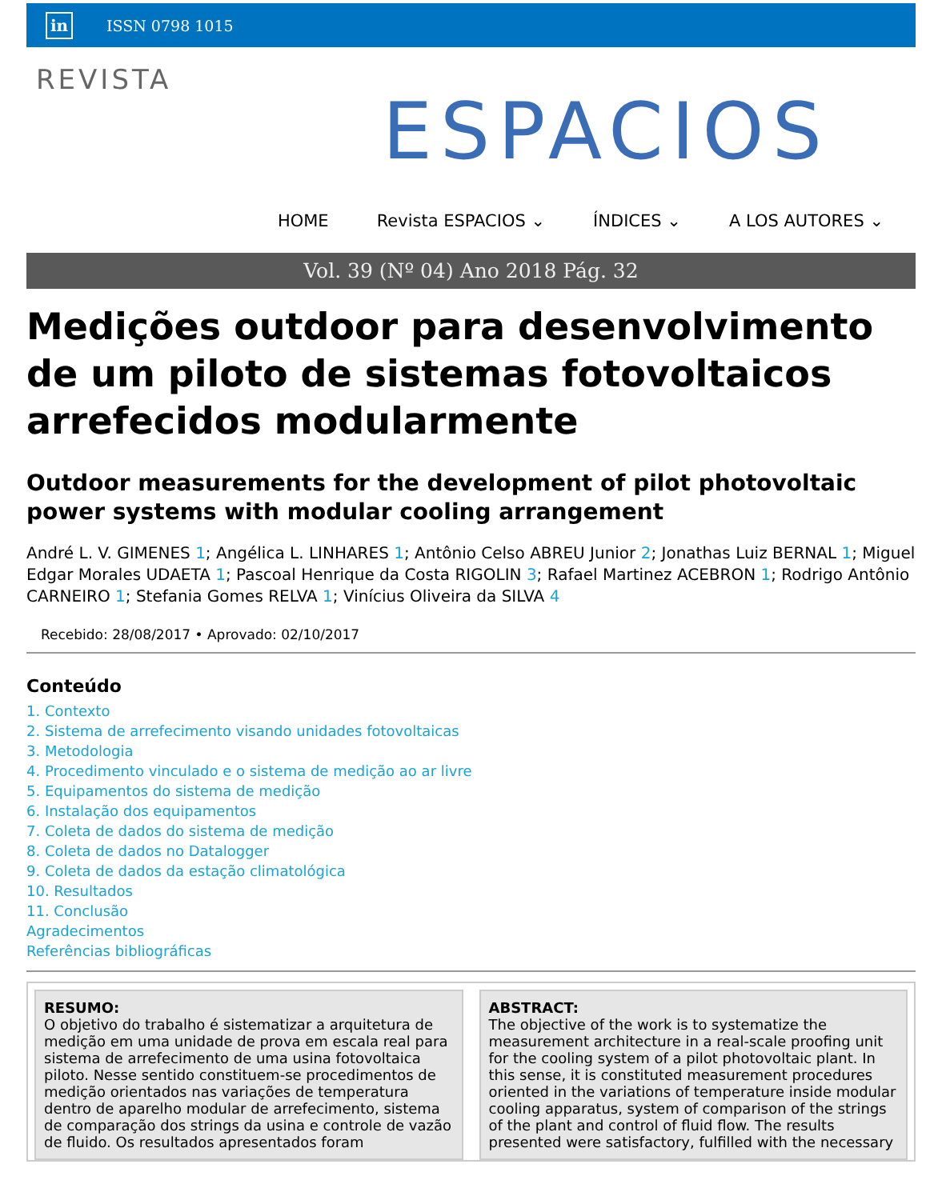in ISSN 0798 1015
REVISTA
ESPACIOS
HOME Revista ESPACIOS ⌄ ÍNDICES ⌄ A LOS AUTORES ⌄
Vol. 39 (Nº 04) Ano 2018 Pág. 32
Medições outdoor para desenvolvimento de um piloto de sistemas fotovoltaicos arrefecidos modularmente
Outdoor measurements for the development of pilot photovoltaic power systems with modular cooling arrangement
André L. V. GIMENES 1; Angélica L. LINHARES 1; Antônio Celso ABREU Junior 2; Jonathas Luiz BERNAL 1; Miguel Edgar Morales UDAETA 1; Pascoal Henrique da Costa RIGOLIN 3; Rafael Martinez ACEBRON 1; Rodrigo Antônio CARNEIRO 1; Stefania Gomes RELVA 1; Vinícius Oliveira da SILVA 4
Recebido: 28/08/2017 • Aprovado: 02/10/2017
Conteúdo
1. Contexto
2. Sistema de arrefecimento visando unidades fotovoltaicas
3. Metodologia
4. Procedimento vinculado e o sistema de medição ao ar livre
5. Equipamentos do sistema de medição
6. Instalação dos equipamentos
7. Coleta de dados do sistema de medição
8. Coleta de dados no Datalogger
9. Coleta de dados da estação climatológica
10. Resultados
11. Conclusão
Agradecimentos
Referências bibliográficas
RESUMO:
O objetivo do trabalho é sistematizar a arquitetura de medição em uma unidade de prova em escala real para sistema de arrefecimento de uma usina fotovoltaica piloto. Nesse sentido constituem-se procedimentos de medição orientados nas variações de temperatura dentro de aparelho modular de arrefecimento, sistema de comparação dos strings da usina e controle de vazão de fluido. Os resultados apresentados foram
ABSTRACT:
The objective of the work is to systematize the measurement architecture in a real-scale proofing unit for the cooling system of a pilot photovoltaic plant. In this sense, it is constituted measurement procedures oriented in the variations of temperature inside modular cooling apparatus, system of comparison of the strings of the plant and control of fluid flow. The results presented were satisfactory, fulfilled with the necessary